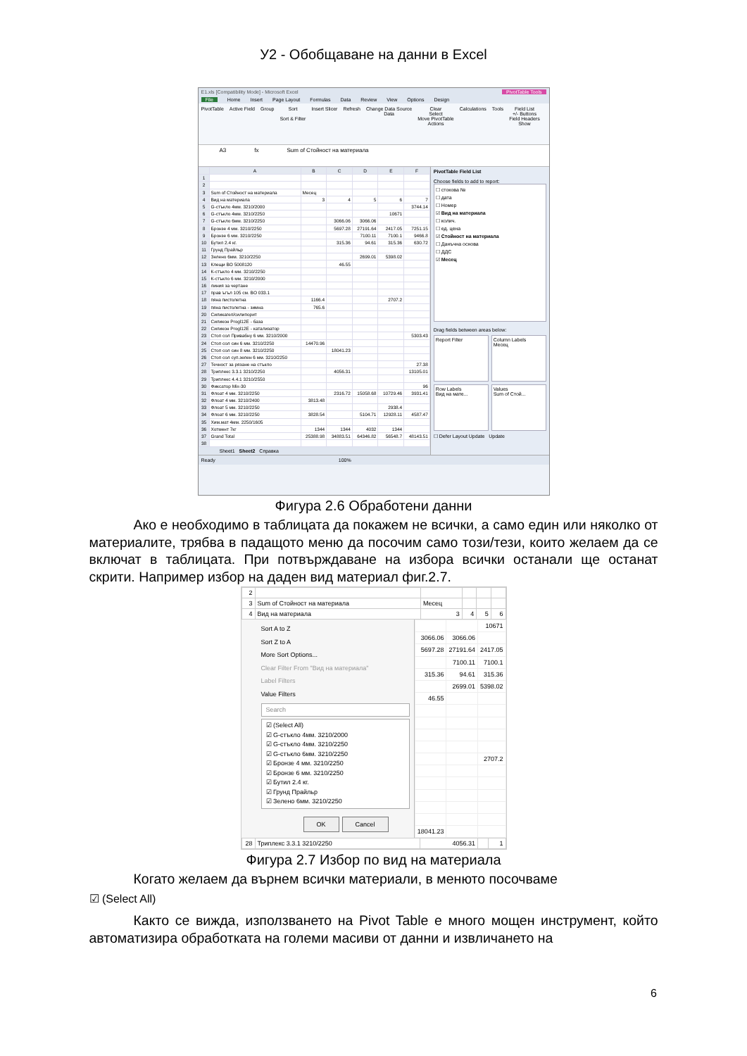У2 - Обобщаване на данни в Excel
E1.xls [Compatibility Mode] - Microsoft Excel PivotTable Tools
File Home Insert Page Layout Formulas Data Review View Options Design
PivotTable Active Field Group Sort
Sort & Filter
Insert Slicer Refresh Change Data Source
Data
Clear
Select
Move PivotTable
Actions
Calculations Tools Field List
+/- Buttons
Field Headers
Show
A3 fx Sum of Стойност на материала
| | A | B | C | D | E | F |
| --- | --- | --- | --- | --- | --- | --- |
| 1 | | | | | | |
| 2 | | | | | | |
| 3 | Sum of Стойност на материала | Месец | | | | |
| 4 | Вид на материала | 3 | 4 | 5 | 6 | 7 |
| 5 | G-стъкло 4мм. 3210/2000 | | | | | 3744.14 |
| 6 | G-стъкло 4мм. 3210/2250 | | | | 10671 | |
| 7 | G-стъкло 6мм. 3210/2250 | | 3066.06 | 3066.06 | | |
| 8 | Бронзе 4 мм. 3210/2250 | | 5697.28 | 27191.64 | 2417.05 | 7251.15 |
| 9 | Бронзе 6 мм. 3210/2250 | | | 7100.11 | 7100.1 | 9466.8 |
| 10 | Бутил 2.4 кг. | | 315.36 | 94.61 | 315.36 | 630.72 |
| 11 | Грунд Прайльр | | | | | |
| 12 | Зелено 6мм. 3210/2250 | | | 2699.01 | 5398.02 | |
| 13 | Клещи BO 5008120 | | 46.55 | | | |
| 14 | К-стъкло 4 мм. 3210/2250 | | | | | |
| 15 | К-стъкло 6 мм. 3210/2000 | | | | | |
| 16 | линия за чертане | | | | | |
| 17 | прав ъгъл 105 см. BO 033.1 | | | | | |
| 18 | пяна пистолетна | 1166.4 | | | 2707.2 | |
| 19 | пяна пистолетна - зимна | 765.6 | | | | |
| 20 | Силикагел/силипорит | | | | | |
| 21 | Силикон Progl12E - база | | | | | |
| 22 | Силикон Progl12E - катализатор | | | | | |
| 23 | Стоп сол Привабну 6 мм. 3210/2000 | | | | | 5303.43 |
| 24 | Стоп сол син 6 мм. 3210/2250 | 14470.96 | | | | |
| 25 | Стоп сол син 8 мм. 3210/2250 | | 18041.23 | | | |
| 26 | Стоп сол суп.зелен 6 мм. 3210/2250 | | | | | |
| 27 | Течност за рязане на стъкло | | | | | 27.38 |
| 28 | Триплекс 3.3.1 3210/2250 | | 4056.31 | | | 13105.01 |
| 29 | Триплекс 4.4.1 3210/2550 | | | | | |
| 30 | Фиксатор Mix-30 | | | | | 96 |
| 31 | Флоат 4 мм. 3210/2250 | | 2316.72 | 15058.68 | 10729.46 | 3931.41 |
| 32 | Флоат 4 мм. 3210/2400 | 3813.48 | | | | |
| 33 | Флоат 5 мм. 3210/2250 | | | | 2938.4 | |
| 34 | Флоат 6 мм. 3210/2250 | 3828.54 | | 5104.71 | 12928.11 | 4587.47 |
| 35 | Хим.мат 4мм. 2250/1605 | | | | | |
| 36 | Хотмент 7кг | 1344 | 1344 | 4032 | 1344 | |
| 37 | Grand Total | 25388.98 | 34883.51 | 64346.82 | 56548.7 | 48143.51 |
| 38 | | | | | | |
Sheet1 Sheet2 Справка
PivotTable Field List
Choose fields to add to report:
☐ стокова №
☐ дата
☐ Номер
☑ Вид на материала
☐ колич.
☐ ед. цена
☑ Стойност на материала
☐ Данъчна основа
☐ ДДС
☑ Месец
Drag fields between areas below:
Report Filter
Column Labels
Месец
Row Labels
Вид на мате...
Values
Sum of Стой...
☐ Defer Layout Update Update
Ready 100%
Фигура 2.6 Обработени данни
Ако е необходимо в таблицата да покажем не всички, а само един или няколко от материалите, трябва в падащото меню да посочим само този/тези, които желаем да се включат в таблицата. При потвърждаване на избора всички останали ще останат скрити. Например избор на даден вид материал фиг.2.7.
| 2 | | | | | |
| 3 | Sum of Стойност на материала | Месец | | | |
| 4 | Вид на материала | 3 | 4 | 5 | 6 |
Sort A to Z
Sort Z to A
More Sort Options...
Clear Filter From "Вид на материала"
Label Filters
Value Filters
Search
☑ (Select All)
☑ G-стъкло 4мм. 3210/2000
☑ G-стъкло 4мм. 3210/2250
☑ G-стъкло 6мм. 3210/2250
☑ Бронзе 4 мм. 3210/2250
☑ Бронзе 6 мм. 3210/2250
☑ Бутил 2.4 кг.
☑ Грунд Прайльр
☑ Зелено 6мм. 3210/2250
OK Cancel
| | | 10671 |
| 3066.06 | 3066.06 | |
| 5697.28 | 27191.64 | 2417.05 |
| | 7100.11 | 7100.1 |
| 315.36 | 94.61 | 315.36 |
| | 2699.01 | 5398.02 |
| 46.55 | | |
| | | 2707.2 |
| 18041.23 | | |
| 28 | Триплекс 3.3.1 3210/2250 | 4056.31 | | 1 |
Фигура 2.7 Избор по вид на материала
Когато желаем да върнем всички материали, в менюто посочваме
☑ (Select All)
Както се вижда, използването на Pivot Table е много мощен инструмент, който автоматизира обработката на големи масиви от данни и извличането на
6